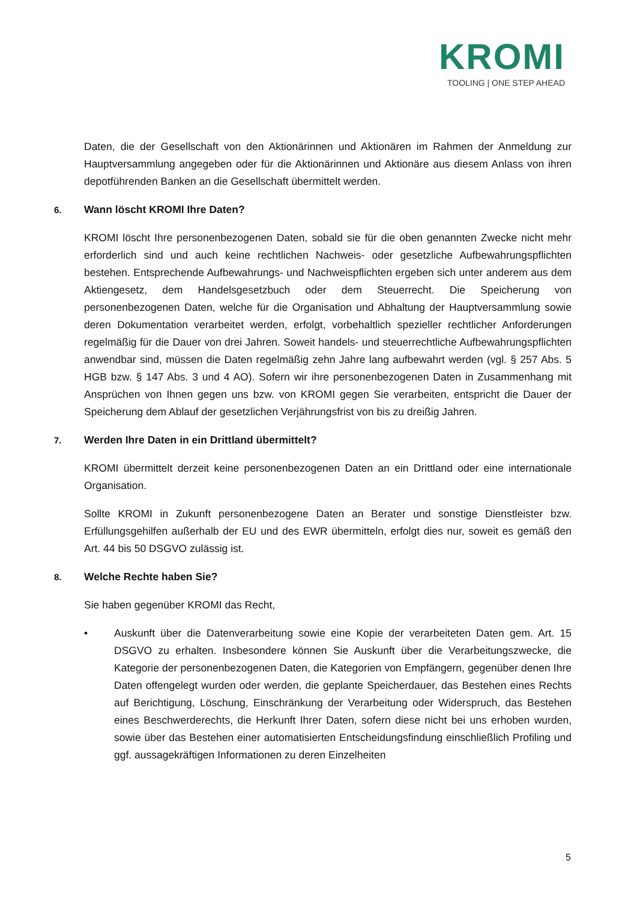KROMI
TOOLING | ONE STEP AHEAD
Daten, die der Gesellschaft von den Aktionärinnen und Aktionären im Rahmen der Anmeldung zur Hauptversammlung angegeben oder für die Aktionärinnen und Aktionäre aus diesem Anlass von ihren depotführenden Banken an die Gesellschaft übermittelt werden.
6. Wann löscht KROMI Ihre Daten?
KROMI löscht Ihre personenbezogenen Daten, sobald sie für die oben genannten Zwecke nicht mehr erforderlich sind und auch keine rechtlichen Nachweis- oder gesetzliche Aufbewahrungspflichten bestehen. Entsprechende Aufbewahrungs- und Nachweispflichten ergeben sich unter anderem aus dem Aktiengesetz, dem Handelsgesetzbuch oder dem Steuerrecht. Die Speicherung von personenbezogenen Daten, welche für die Organisation und Abhaltung der Hauptversammlung sowie deren Dokumentation verarbeitet werden, erfolgt, vorbehaltlich spezieller rechtlicher Anforderungen regelmäßig für die Dauer von drei Jahren. Soweit handels- und steuerrechtliche Aufbewahrungspflichten anwendbar sind, müssen die Daten regelmäßig zehn Jahre lang aufbewahrt werden (vgl. § 257 Abs. 5 HGB bzw. § 147 Abs. 3 und 4 AO). Sofern wir ihre personenbezogenen Daten in Zusammenhang mit Ansprüchen von Ihnen gegen uns bzw. von KROMI gegen Sie verarbeiten, entspricht die Dauer der Speicherung dem Ablauf der gesetzlichen Verjährungsfrist von bis zu dreißig Jahren.
7. Werden Ihre Daten in ein Drittland übermittelt?
KROMI übermittelt derzeit keine personenbezogenen Daten an ein Drittland oder eine internationale Organisation.
Sollte KROMI in Zukunft personenbezogene Daten an Berater und sonstige Dienstleister bzw. Erfüllungsgehilfen außerhalb der EU und des EWR übermitteln, erfolgt dies nur, soweit es gemäß den Art. 44 bis 50 DSGVO zulässig ist.
8. Welche Rechte haben Sie?
Sie haben gegenüber KROMI das Recht,
• Auskunft über die Datenverarbeitung sowie eine Kopie der verarbeiteten Daten gem. Art. 15 DSGVO zu erhalten. Insbesondere können Sie Auskunft über die Verarbeitungszwecke, die Kategorie der personenbezogenen Daten, die Kategorien von Empfängern, gegenüber denen Ihre Daten offengelegt wurden oder werden, die geplante Speicherdauer, das Bestehen eines Rechts auf Berichtigung, Löschung, Einschränkung der Verarbeitung oder Widerspruch, das Bestehen eines Beschwerderechts, die Herkunft Ihrer Daten, sofern diese nicht bei uns erhoben wurden, sowie über das Bestehen einer automatisierten Entscheidungsfindung einschließlich Profiling und ggf. aussagekräftigen Informationen zu deren Einzelheiten
5